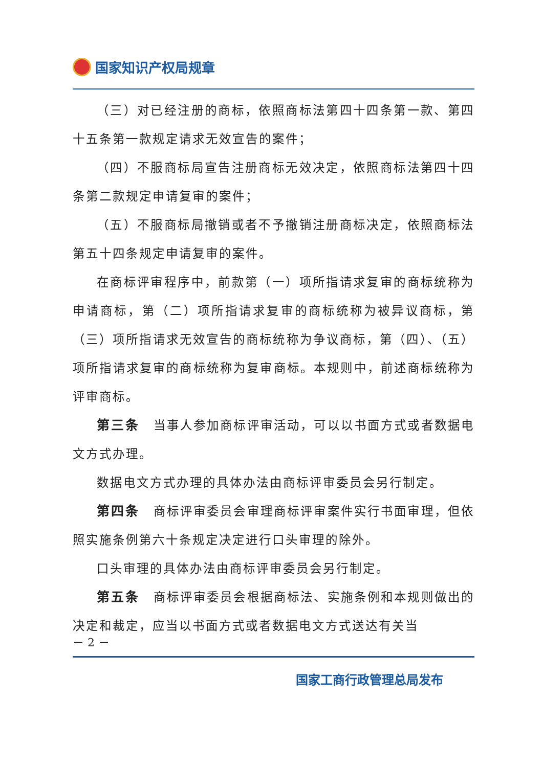国家知识产权局规章
（三）对已经注册的商标，依照商标法第四十四条第一款、第四十五条第一款规定请求无效宣告的案件；
（四）不服商标局宣告注册商标无效决定，依照商标法第四十四条第二款规定申请复审的案件；
（五）不服商标局撤销或者不予撤销注册商标决定，依照商标法第五十四条规定申请复审的案件。
在商标评审程序中，前款第（一）项所指请求复审的商标统称为申请商标，第（二）项所指请求复审的商标统称为被异议商标，第（三）项所指请求无效宣告的商标统称为争议商标，第（四）、（五）项所指请求复审的商标统称为复审商标。本规则中，前述商标统称为评审商标。
第三条　当事人参加商标评审活动，可以以书面方式或者数据电文方式办理。
数据电文方式办理的具体办法由商标评审委员会另行制定。
第四条　商标评审委员会审理商标评审案件实行书面审理，但依照实施条例第六十条规定决定进行口头审理的除外。
口头审理的具体办法由商标评审委员会另行制定。
第五条　商标评审委员会根据商标法、实施条例和本规则做出的决定和裁定，应当以书面方式或者数据电文方式送达有关当
－ 2 －
国家工商行政管理总局发布